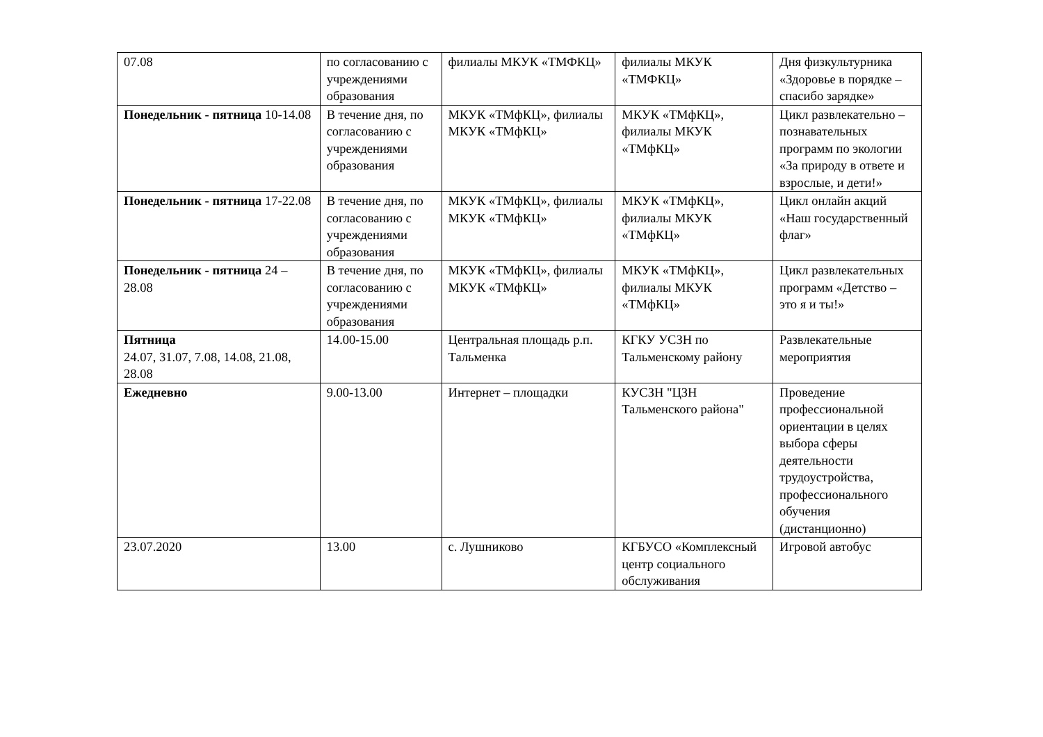| 07.08 | по согласованию с учреждениями образования | филиалы МКУК «ТМФКЦ» | филиалы МКУК «ТМФКЦ» | Дня физкультурника «Здоровье в порядке – спасибо зарядке» |
| Понедельник - пятница 10-14.08 | В течение дня, по согласованию с учреждениями образования | МКУК «ТМфКЦ», филиалы МКУК «ТМфКЦ» | МКУК «ТМфКЦ», филиалы МКУК «ТМфКЦ» | Цикл развлекательно – познавательных программ по экологии «За природу в ответе и взрослые, и дети!» |
| Понедельник - пятница 17-22.08 | В течение дня, по согласованию с учреждениями образования | МКУК «ТМфКЦ», филиалы МКУК «ТМфКЦ» | МКУК «ТМфКЦ», филиалы МКУК «ТМфКЦ» | Цикл онлайн акций «Наш государственный флаг» |
| Понедельник - пятница 24 – 28.08 | В течение дня, по согласованию с учреждениями образования | МКУК «ТМфКЦ», филиалы МКУК «ТМфКЦ» | МКУК «ТМфКЦ», филиалы МКУК «ТМфКЦ» | Цикл развлекательных программ «Детство – это я и ты!» |
| Пятница 24.07, 31.07, 7.08, 14.08, 21.08, 28.08 | 14.00-15.00 | Центральная площадь р.п. Тальменка | КГКУ УСЗН по Тальменскому району | Развлекательные мероприятия |
| Ежедневно | 9.00-13.00 | Интернет – площадки | КУСЗН "ЦЗН Тальменского района" | Проведение профессиональной ориентации в целях выбора сферы деятельности трудоустройства, профессионального обучения (дистанционно) |
| 23.07.2020 | 13.00 | с. Лушниково | КГБУСО «Комплексный центр социального обслуживания | Игровой автобус |